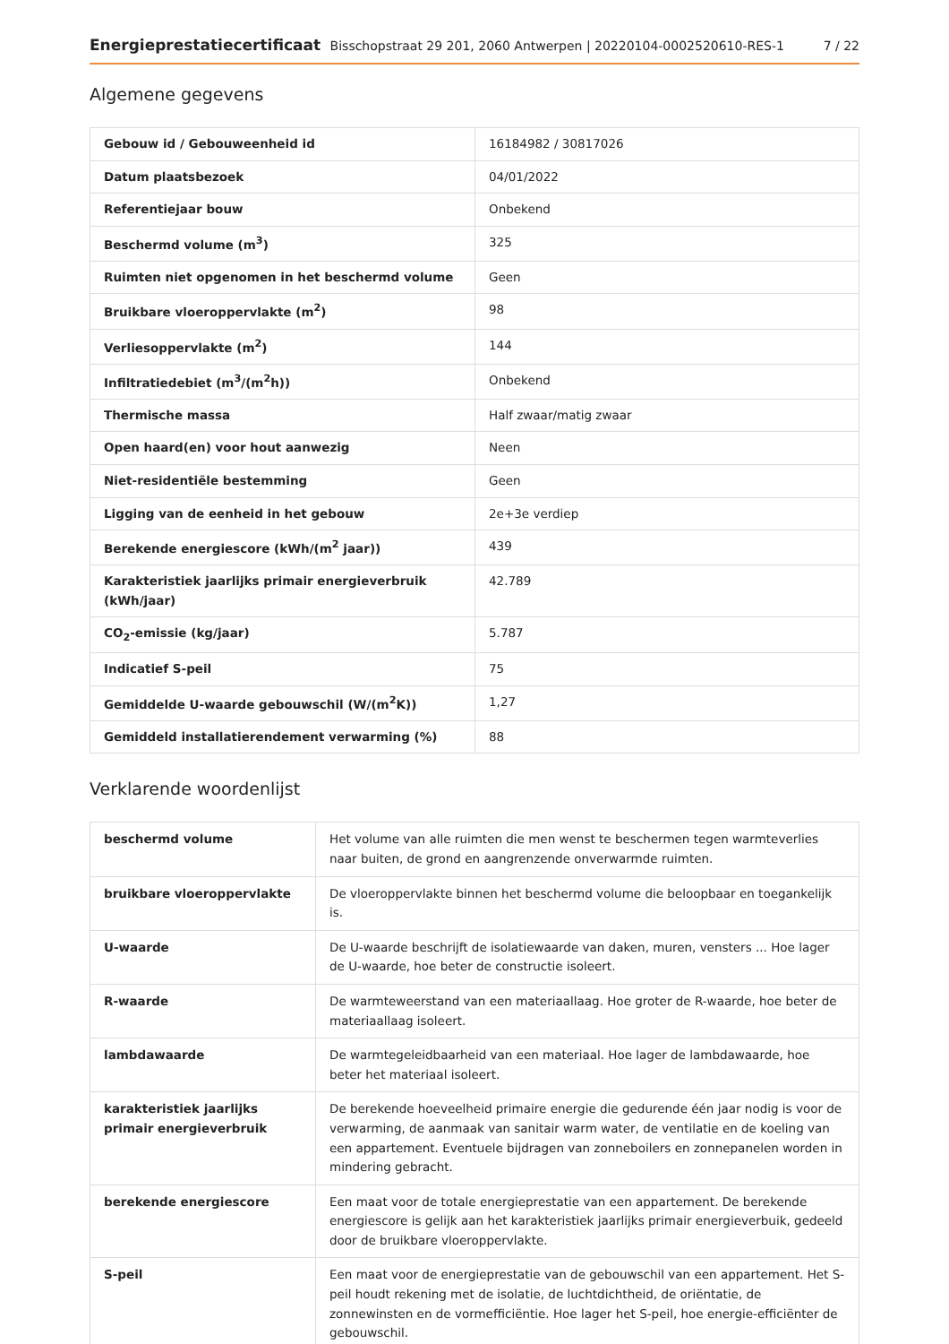Energieprestatiecertificaat Bisschopstraat 29 201, 2060 Antwerpen | 20220104-0002520610-RES-1 7 / 22
Algemene gegevens
| Gebouw id / Gebouweenheid id | 16184982 / 30817026 |
| Datum plaatsbezoek | 04/01/2022 |
| Referentiejaar bouw | Onbekend |
| Beschermd volume (m<sup>3</sup>) | 325 |
| Ruimten niet opgenomen in het beschermd volume | Geen |
| Bruikbare vloeroppervlakte (m<sup>2</sup>) | 98 |
| Verliesoppervlakte (m<sup>2</sup>) | 144 |
| Infiltratiedebiet (m<sup>3</sup>/(m<sup>2</sup>h)) | Onbekend |
| Thermische massa | Half zwaar/matig zwaar |
| Open haard(en) voor hout aanwezig | Neen |
| Niet-residentiële bestemming | Geen |
| Ligging van de eenheid in het gebouw | 2e+3e verdiep |
| Berekende energiescore (kWh/(m<sup>2</sup> jaar)) | 439 |
| Karakteristiek jaarlijks primair energieverbruik (kWh/jaar) | 42.789 |
| CO<sub>2</sub>-emissie (kg/jaar) | 5.787 |
| Indicatief S-peil | 75 |
| Gemiddelde U-waarde gebouwschil (W/(m<sup>2</sup>K)) | 1,27 |
| Gemiddeld installatierendement verwarming (%) | 88 |
Verklarende woordenlijst
| beschermd volume | Het volume van alle ruimten die men wenst te beschermen tegen warmteverlies naar buiten, de grond en aangrenzende onverwarmde ruimten. |
| bruikbare vloeroppervlakte | De vloeroppervlakte binnen het beschermd volume die beloopbaar en toegankelijk is. |
| U-waarde | De U-waarde beschrijft de isolatiewaarde van daken, muren, vensters ... Hoe lager de U-waarde, hoe beter de constructie isoleert. |
| R-waarde | De warmteweerstand van een materiaallaag. Hoe groter de R-waarde, hoe beter de materiaallaag isoleert. |
| lambdawaarde | De warmtegeleidbaarheid van een materiaal. Hoe lager de lambdawaarde, hoe beter het materiaal isoleert. |
| karakteristiek jaarlijks primair energieverbruik | De berekende hoeveelheid primaire energie die gedurende één jaar nodig is voor de verwarming, de aanmaak van sanitair warm water, de ventilatie en de koeling van een appartement. Eventuele bijdragen van zonneboilers en zonnepanelen worden in mindering gebracht. |
| berekende energiescore | Een maat voor de totale energieprestatie van een appartement. De berekende energiescore is gelijk aan het karakteristiek jaarlijks primair energieverbuik, gedeeld door de bruikbare vloeroppervlakte. |
| S-peil | Een maat voor de energieprestatie van de gebouwschil van een appartement. Het S-peil houdt rekening met de isolatie, de luchtdichtheid, de oriëntatie, de zonnewinsten en de vormefficiëntie. Hoe lager het S-peil, hoe energie-efficiënter de gebouwschil. |